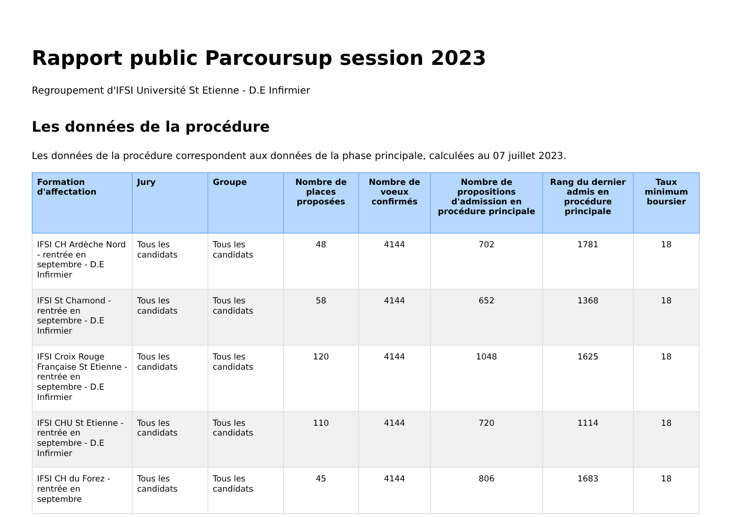Rapport public Parcoursup session 2023
Regroupement d'IFSI Université St Etienne - D.E Infirmier
Les données de la procédure
Les données de la procédure correspondent aux données de la phase principale, calculées au 07 juillet 2023.
| Formation d'affectation | Jury | Groupe | Nombre de places proposées | Nombre de voeux confirmés | Nombre de propositions d'admission en procédure principale | Rang du dernier admis en procédure principale | Taux minimum boursier |
| --- | --- | --- | --- | --- | --- | --- | --- |
| IFSI CH Ardèche Nord - rentrée en septembre - D.E Infirmier | Tous les candidats | Tous les candidats | 48 | 4144 | 702 | 1781 | 18 |
| IFSI St Chamond - rentrée en septembre - D.E Infirmier | Tous les candidats | Tous les candidats | 58 | 4144 | 652 | 1368 | 18 |
| IFSI Croix Rouge Française St Etienne - rentrée en septembre - D.E Infirmier | Tous les candidats | Tous les candidats | 120 | 4144 | 1048 | 1625 | 18 |
| IFSI CHU St Etienne - rentrée en septembre - D.E Infirmier | Tous les candidats | Tous les candidats | 110 | 4144 | 720 | 1114 | 18 |
| IFSI CH du Forez - rentrée en septembre | Tous les candidats | Tous les candidats | 45 | 4144 | 806 | 1683 | 18 |